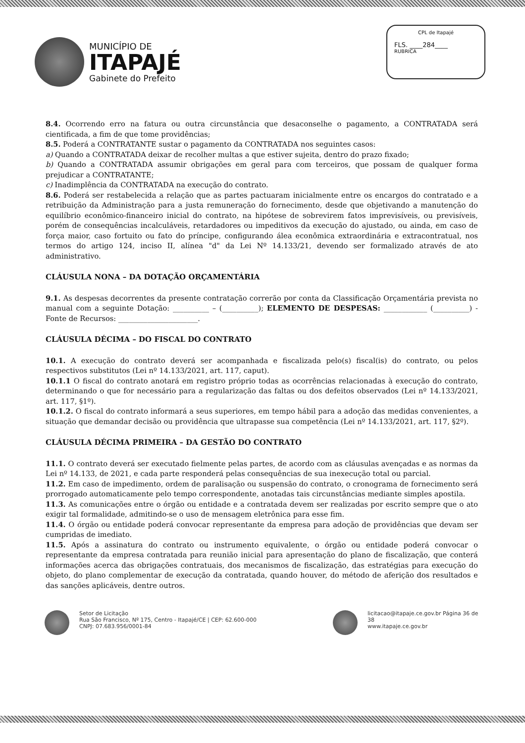MUNICÍPIO DE
ITAPAJÉ
Gabinete do Prefeito
CPL de Itapajé
FLS. ____284____
RUBRICA
8.4. Ocorrendo erro na fatura ou outra circunstância que desaconselhe o pagamento, a CONTRATADA será cientificada, a fim de que tome providências;
8.5. Poderá a CONTRATANTE sustar o pagamento da CONTRATADA nos seguintes casos:
a) Quando a CONTRATADA deixar de recolher multas a que estiver sujeita, dentro do prazo fixado;
b) Quando a CONTRATADA assumir obrigações em geral para com terceiros, que possam de qualquer forma prejudicar a CONTRATANTE;
c) Inadimplência da CONTRATADA na execução do contrato.
8.6. Poderá ser restabelecida a relação que as partes pactuaram inicialmente entre os encargos do contratado e a retribuição da Administração para a justa remuneração do fornecimento, desde que objetivando a manutenção do equilíbrio econômico-financeiro inicial do contrato, na hipótese de sobrevirem fatos imprevisíveis, ou previsíveis, porém de consequências incalculáveis, retardadores ou impeditivos da execução do ajustado, ou ainda, em caso de força maior, caso fortuito ou fato do príncipe, configurando álea econômica extraordinária e extracontratual, nos termos do artigo 124, inciso II, alínea "d" da Lei Nº 14.133/21, devendo ser formalizado através de ato administrativo.
CLÁUSULA NONA – DA DOTAÇÃO ORÇAMENTÁRIA
9.1. As despesas decorrentes da presente contratação correrão por conta da Classificação Orçamentária prevista no manual com a seguinte Dotação: __________ – (__________); ELEMENTO DE DESPESAS: ____________ (__________) - Fonte de Recursos: ______________________.
CLÁUSULA DÉCIMA – DO FISCAL DO CONTRATO
10.1. A execução do contrato deverá ser acompanhada e fiscalizada pelo(s) fiscal(is) do contrato, ou pelos respectivos substitutos (Lei nº 14.133/2021, art. 117, caput).
10.1.1 O fiscal do contrato anotará em registro próprio todas as ocorrências relacionadas à execução do contrato, determinando o que for necessário para a regularização das faltas ou dos defeitos observados (Lei nº 14.133/2021, art. 117, §1º).
10.1.2. O fiscal do contrato informará a seus superiores, em tempo hábil para a adoção das medidas convenientes, a situação que demandar decisão ou providência que ultrapasse sua competência (Lei nº 14.133/2021, art. 117, §2º).
CLÁUSULA DÉCIMA PRIMEIRA – DA GESTÃO DO CONTRATO
11.1. O contrato deverá ser executado fielmente pelas partes, de acordo com as cláusulas avençadas e as normas da Lei nº 14.133, de 2021, e cada parte responderá pelas consequências de sua inexecução total ou parcial.
11.2. Em caso de impedimento, ordem de paralisação ou suspensão do contrato, o cronograma de fornecimento será prorrogado automaticamente pelo tempo correspondente, anotadas tais circunstâncias mediante simples apostila.
11.3. As comunicações entre o órgão ou entidade e a contratada devem ser realizadas por escrito sempre que o ato exigir tal formalidade, admitindo-se o uso de mensagem eletrônica para esse fim.
11.4. O órgão ou entidade poderá convocar representante da empresa para adoção de providências que devam ser cumpridas de imediato.
11.5. Após a assinatura do contrato ou instrumento equivalente, o órgão ou entidade poderá convocar o representante da empresa contratada para reunião inicial para apresentação do plano de fiscalização, que conterá informações acerca das obrigações contratuais, dos mecanismos de fiscalização, das estratégias para execução do objeto, do plano complementar de execução da contratada, quando houver, do método de aferição dos resultados e das sanções aplicáveis, dentre outros.
Setor de Licitação
Rua São Francisco, Nº 175, Centro - Itapajé/CE | CEP: 62.600-000
CNPJ: 07.683.956/0001-84
licitacao@itapaje.ce.gov.br Página 36 de 38
www.itapaje.ce.gov.br